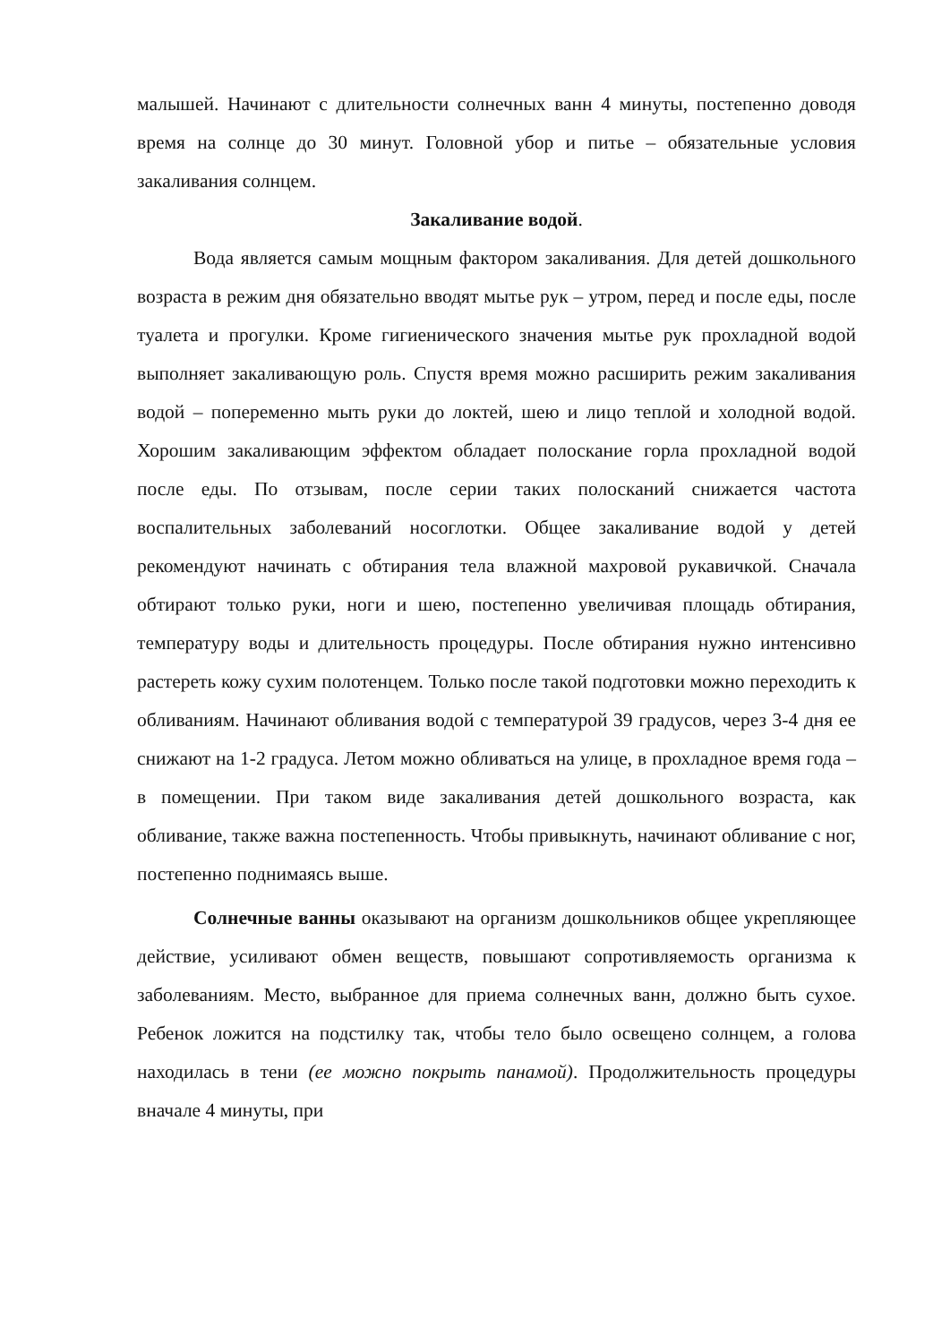малышей. Начинают с длительности солнечных ванн 4 минуты, постепенно доводя время на солнце до 30 минут. Головной убор и питье – обязательные условия закаливания солнцем.
Закаливание водой.
Вода является самым мощным фактором закаливания. Для детей дошкольного возраста в режим дня обязательно вводят мытье рук – утром, перед и после еды, после туалета и прогулки. Кроме гигиенического значения мытье рук прохладной водой выполняет закаливающую роль. Спустя время можно расширить режим закаливания водой – попеременно мыть руки до локтей, шею и лицо теплой и холодной водой. Хорошим закаливающим эффектом обладает полоскание горла прохладной водой после еды. По отзывам, после серии таких полосканий снижается частота воспалительных заболеваний носоглотки. Общее закаливание водой у детей рекомендуют начинать с обтирания тела влажной махровой рукавичкой. Сначала обтирают только руки, ноги и шею, постепенно увеличивая площадь обтирания, температуру воды и длительность процедуры. После обтирания нужно интенсивно растереть кожу сухим полотенцем. Только после такой подготовки можно переходить к обливаниям. Начинают обливания водой с температурой 39 градусов, через 3-4 дня ее снижают на 1-2 градуса. Летом можно обливаться на улице, в прохладное время года – в помещении. При таком виде закаливания детей дошкольного возраста, как обливание, также важна постепенность. Чтобы привыкнуть, начинают обливание с ног, постепенно поднимаясь выше.
Солнечные ванны оказывают на организм дошкольников общее укрепляющее действие, усиливают обмен веществ, повышают сопротивляемость организма к заболеваниям. Место, выбранное для приема солнечных ванн, должно быть сухое. Ребенок ложится на подстилку так, чтобы тело было освещено солнцем, а голова находилась в тени (ее можно покрыть панамой). Продолжительность процедуры вначале 4 минуты, при